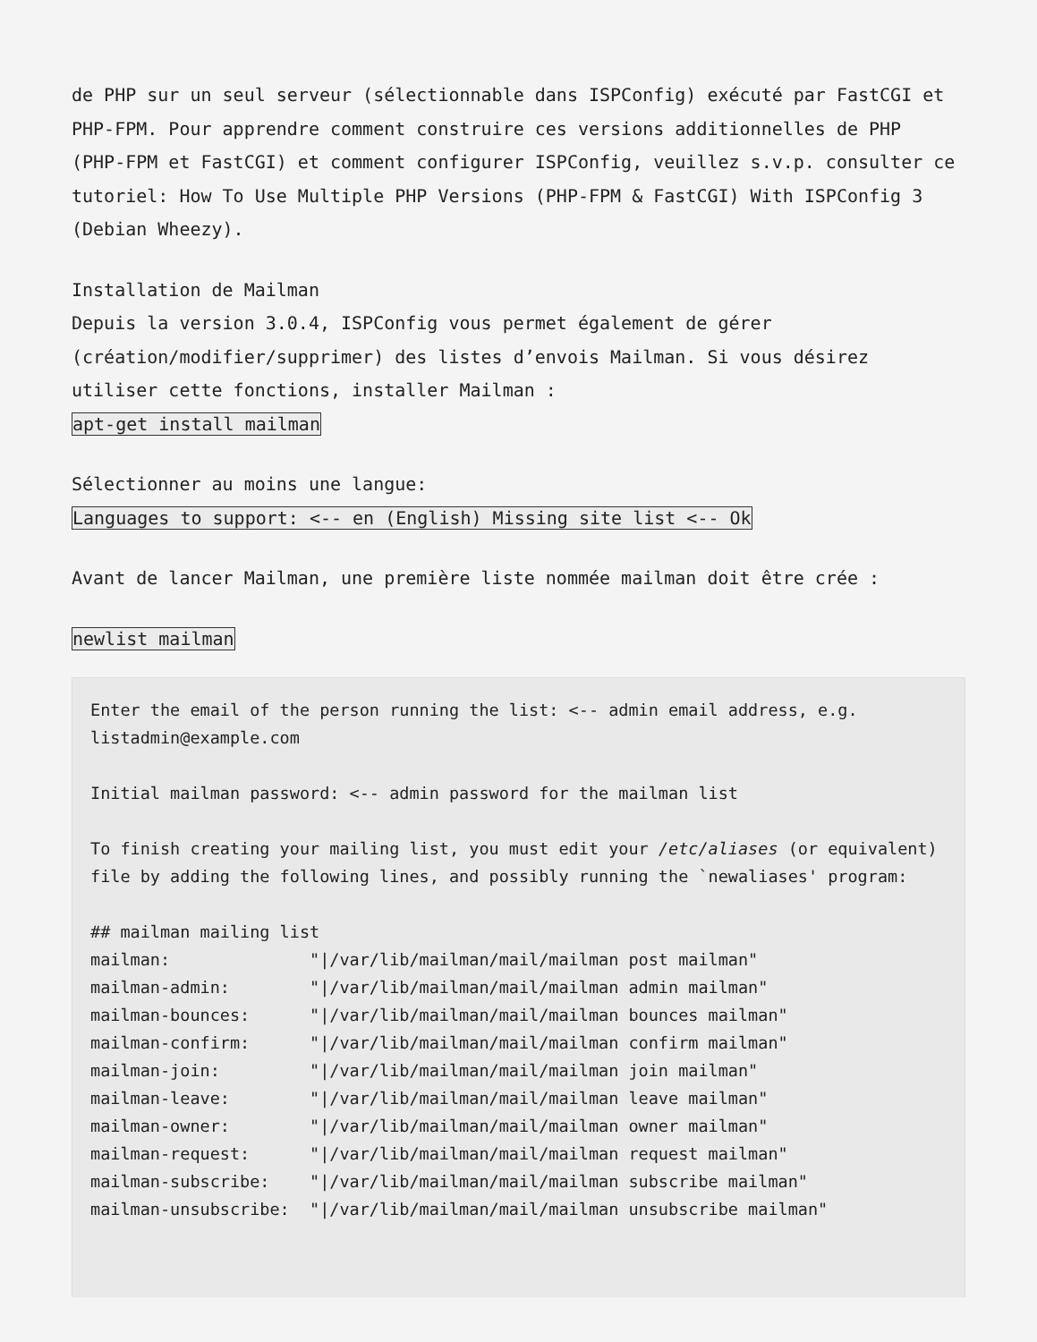de PHP sur un seul serveur (sélectionnable dans ISPConfig) exécuté par FastCGI et PHP-FPM. Pour apprendre comment construire ces versions additionnelles de PHP (PHP-FPM et FastCGI) et comment configurer ISPConfig, veuillez s.v.p. consulter ce tutoriel: How To Use Multiple PHP Versions (PHP-FPM & FastCGI) With ISPConfig 3 (Debian Wheezy).
Installation de Mailman
Depuis la version 3.0.4, ISPConfig vous permet également de gérer (création/modifier/supprimer) des listes d’envois Mailman. Si vous désirez utiliser cette fonctions, installer Mailman :
apt-get install mailman
Sélectionner au moins une langue:
Languages to support: <-- en (English) Missing site list <-- Ok
Avant de lancer Mailman, une première liste nommée mailman doit être crée :
newlist mailman
Enter the email of the person running the list: <-- admin email address, e.g. listadmin@example.com

Initial mailman password: <-- admin password for the mailman list

To finish creating your mailing list, you must edit your /etc/aliases (or equivalent) file by adding the following lines, and possibly running the `newaliases' program:

## mailman mailing list
mailman:              "|/var/lib/mailman/mail/mailman post mailman"
mailman-admin:        "|/var/lib/mailman/mail/mailman admin mailman"
mailman-bounces:      "|/var/lib/mailman/mail/mailman bounces mailman"
mailman-confirm:      "|/var/lib/mailman/mail/mailman confirm mailman"
mailman-join:         "|/var/lib/mailman/mail/mailman join mailman"
mailman-leave:        "|/var/lib/mailman/mail/mailman leave mailman"
mailman-owner:        "|/var/lib/mailman/mail/mailman owner mailman"
mailman-request:      "|/var/lib/mailman/mail/mailman request mailman"
mailman-subscribe:    "|/var/lib/mailman/mail/mailman subscribe mailman"
mailman-unsubscribe:  "|/var/lib/mailman/mail/mailman unsubscribe mailman"